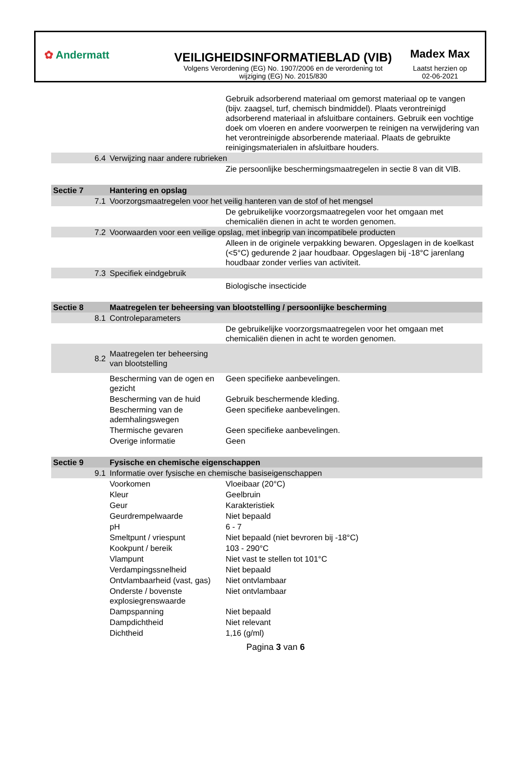✿ Andermatt
VEILIGHEIDSINFORMATIEBLAD (VIB)
Volgens Verordening (EG) No. 1907/2006 en de verordening tot wijziging (EG) No. 2015/830
Madex Max
Laatst herzien op
02-06-2021
| | | Gebruik adsorberend materiaal om gemorst materiaal op te vangen (bijv. zaagsel, turf, chemisch bindmiddel). Plaats verontreinigd adsorberend materiaal in afsluitbare containers. Gebruik een vochtige doek om vloeren en andere voorwerpen te reinigen na verwijdering van het verontreinigde absorberende materiaal. Plaats de gebruikte reinigingsmaterialen in afsluitbare houders. |
| 6.4 | Verwijzing naar andere rubrieken | |
| | | Zie persoonlijke beschermingsmaatregelen in sectie 8 van dit VIB. |
| Sectie 7 | Hantering en opslag | |
| 7.1 | Voorzorgsmaatregelen voor het veilig hanteren van de stof of het mengsel | |
| | | De gebruikelijke voorzorgsmaatregelen voor het omgaan met chemicaliën dienen in acht te worden genomen. |
| 7.2 | Voorwaarden voor een veilige opslag, met inbegrip van incompatibele producten | |
| | | Alleen in de originele verpakking bewaren. Opgeslagen in de koelkast (<5°C) gedurende 2 jaar houdbaar. Opgeslagen bij -18°C jarenlang houdbaar zonder verlies van activiteit. |
| 7.3 | Specifiek eindgebruik | |
| | | Biologische insecticide |
| Sectie 8 | Maatregelen ter beheersing van blootstelling / persoonlijke bescherming | |
| 8.1 | Controleparameters | |
| | | De gebruikelijke voorzorgsmaatregelen voor het omgaan met chemicaliën dienen in acht te worden genomen. |
| 8.2 | Maatregelen ter beheersing van blootstelling | |
| | Bescherming van de ogen en gezicht | Geen specifieke aanbevelingen. |
| | Bescherming van de huid | Gebruik beschermende kleding. |
| | Bescherming van de ademhalingswegen | Geen specifieke aanbevelingen. |
| | Thermische gevaren | Geen specifieke aanbevelingen. |
| | Overige informatie | Geen |
| Sectie 9 | Fysische en chemische eigenschappen | |
| 9.1 | Informatie over fysische en chemische basiseigenschappen | |
| | Voorkomen | Vloeibaar (20°C) |
| | Kleur | Geelbruin |
| | Geur | Karakteristiek |
| | Geurdrempelwaarde | Niet bepaald |
| | pH | 6 - 7 |
| | Smeltpunt / vriespunt | Niet bepaald (niet bevroren bij -18°C) |
| | Kookpunt / bereik | 103 - 290°C |
| | Vlampunt | Niet vast te stellen tot 101°C |
| | Verdampingssnelheid | Niet bepaald |
| | Ontvlambaarheid (vast, gas) | Niet ontvlambaar |
| | Onderste / bovenste explosiegrenswaarde | Niet ontvlambaar |
| | Dampspanning | Niet bepaald |
| | Dampdichtheid | Niet relevant |
| | Dichtheid | 1,16 (g/ml) |
Pagina 3 van 6